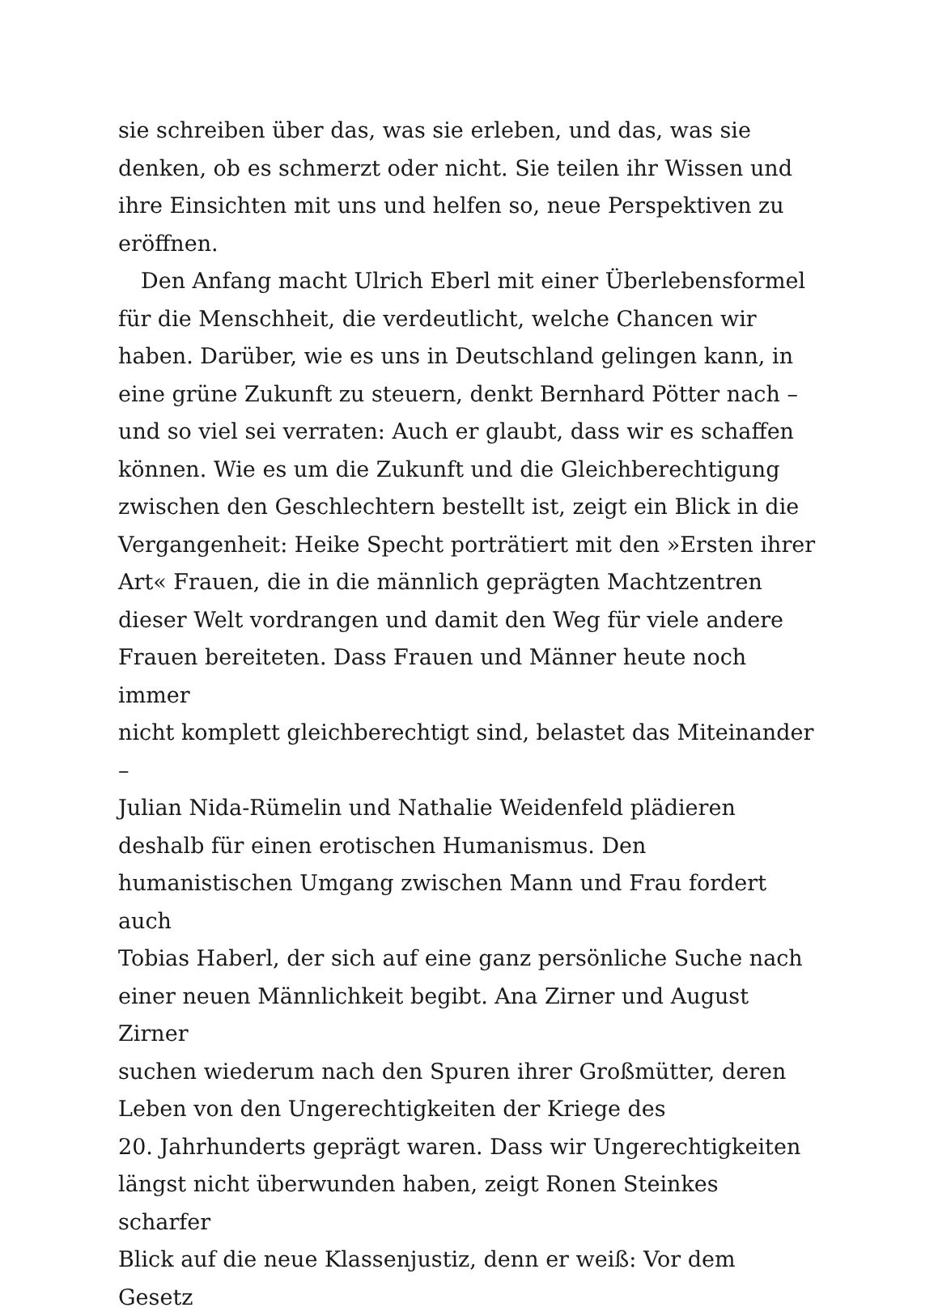sie schreiben über das, was sie erleben, und das, was sie
denken, ob es schmerzt oder nicht. Sie teilen ihr Wissen und
ihre Einsichten mit uns und helfen so, neue Perspektiven zu
eröffnen.
Den Anfang macht Ulrich Eberl mit einer Überlebensformel
für die Menschheit, die verdeutlicht, welche Chancen wir
haben. Darüber, wie es uns in Deutschland gelingen kann, in
eine grüne Zukunft zu steuern, denkt Bernhard Pötter nach –
und so viel sei verraten: Auch er glaubt, dass wir es schaffen
können. Wie es um die Zukunft und die Gleichberechtigung
zwischen den Geschlechtern bestellt ist, zeigt ein Blick in die
Vergangenheit: Heike Specht porträtiert mit den »Ersten ihrer
Art« Frauen, die in die männlich geprägten Machtzentren
dieser Welt vordrangen und damit den Weg für viele andere
Frauen bereiteten. Dass Frauen und Männer heute noch immer
nicht komplett gleichberechtigt sind, belastet das Miteinander –
Julian Nida-Rümelin und Nathalie Weidenfeld plädieren
deshalb für einen erotischen Humanismus. Den
humanistischen Umgang zwischen Mann und Frau fordert auch
Tobias Haberl, der sich auf eine ganz persönliche Suche nach
einer neuen Männlichkeit begibt. Ana Zirner und August Zirner
suchen wiederum nach den Spuren ihrer Großmütter, deren
Leben von den Ungerechtigkeiten der Kriege des
20. Jahrhunderts geprägt waren. Dass wir Ungerechtigkeiten
längst nicht überwunden haben, zeigt Ronen Steinkes scharfer
Blick auf die neue Klassenjustiz, denn er weiß: Vor dem Gesetz